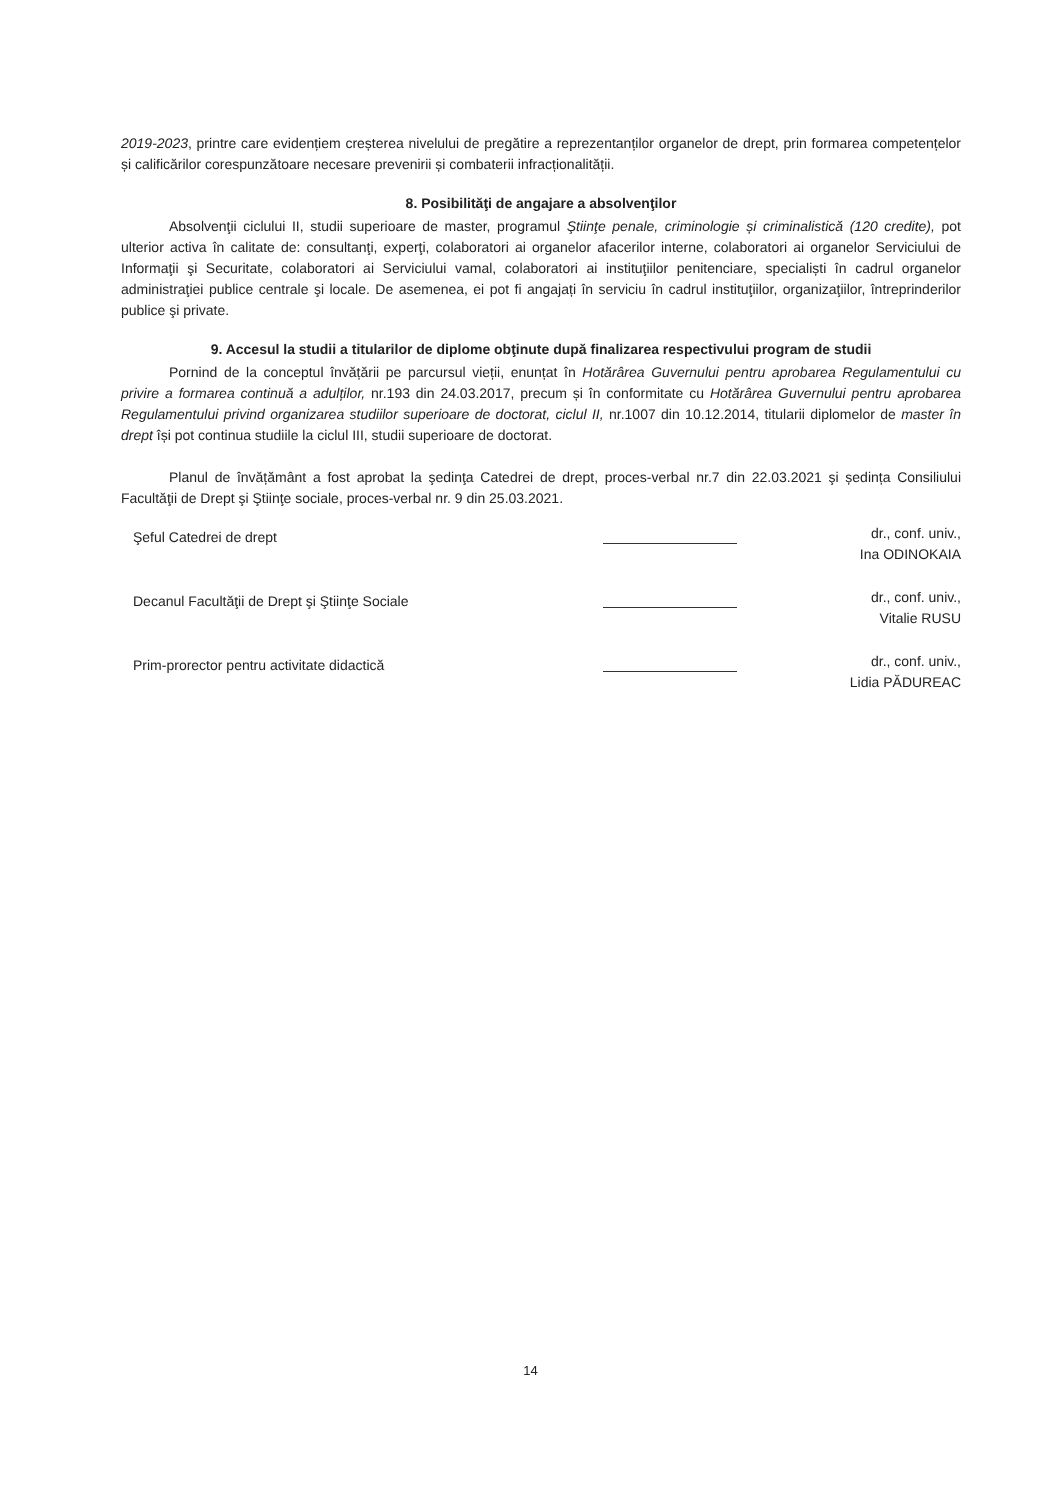2019-2023, printre care evidențiem creșterea nivelului de pregătire a reprezentanților organelor de drept, prin formarea competențelor și calificărilor corespunzătoare necesare prevenirii și combaterii infracționalității.
8. Posibilităţi de angajare a absolvenţilor
Absolvenţii ciclului II, studii superioare de master, programul Ştiinţe penale, criminologie și criminalistică (120 credite), pot ulterior activa în calitate de: consultanţi, experţi, colaboratori ai organelor afacerilor interne, colaboratori ai organelor Serviciului de Informaţii şi Securitate, colaboratori ai Serviciului vamal, colaboratori ai instituţiilor penitenciare, specialiști în cadrul organelor administraţiei publice centrale şi locale. De asemenea, ei pot fi angajați în serviciu în cadrul instituţiilor, organizaţiilor, întreprinderilor publice şi private.
9. Accesul la studii a titularilor de diplome obţinute după finalizarea respectivului program de studii
Pornind de la conceptul învățării pe parcursul vieții, enunțat în Hotărârea Guvernului pentru aprobarea Regulamentului cu privire a formarea continuă a adulților, nr.193 din 24.03.2017, precum și în conformitate cu Hotărârea Guvernului pentru aprobarea Regulamentului privind organizarea studiilor superioare de doctorat, ciclul II, nr.1007 din 10.12.2014, titularii diplomelor de master în drept își pot continua studiile la ciclul III, studii superioare de doctorat.
Planul de învățământ a fost aprobat la şedinţa Catedrei de drept, proces-verbal nr.7 din 22.03.2021 şi ședința Consiliului Facultăţii de Drept şi Ştiinţe sociale, proces-verbal nr. 9 din 25.03.2021.
Şeful Catedrei de drept
dr., conf. univ.,
Ina ODINOKAIA
Decanul Facultăţii de Drept şi Ştiinţe Sociale
dr., conf. univ.,
Vitalie RUSU
Prim-prorector pentru activitate didactică
dr., conf. univ.,
Lidia PĂDUREAC
14